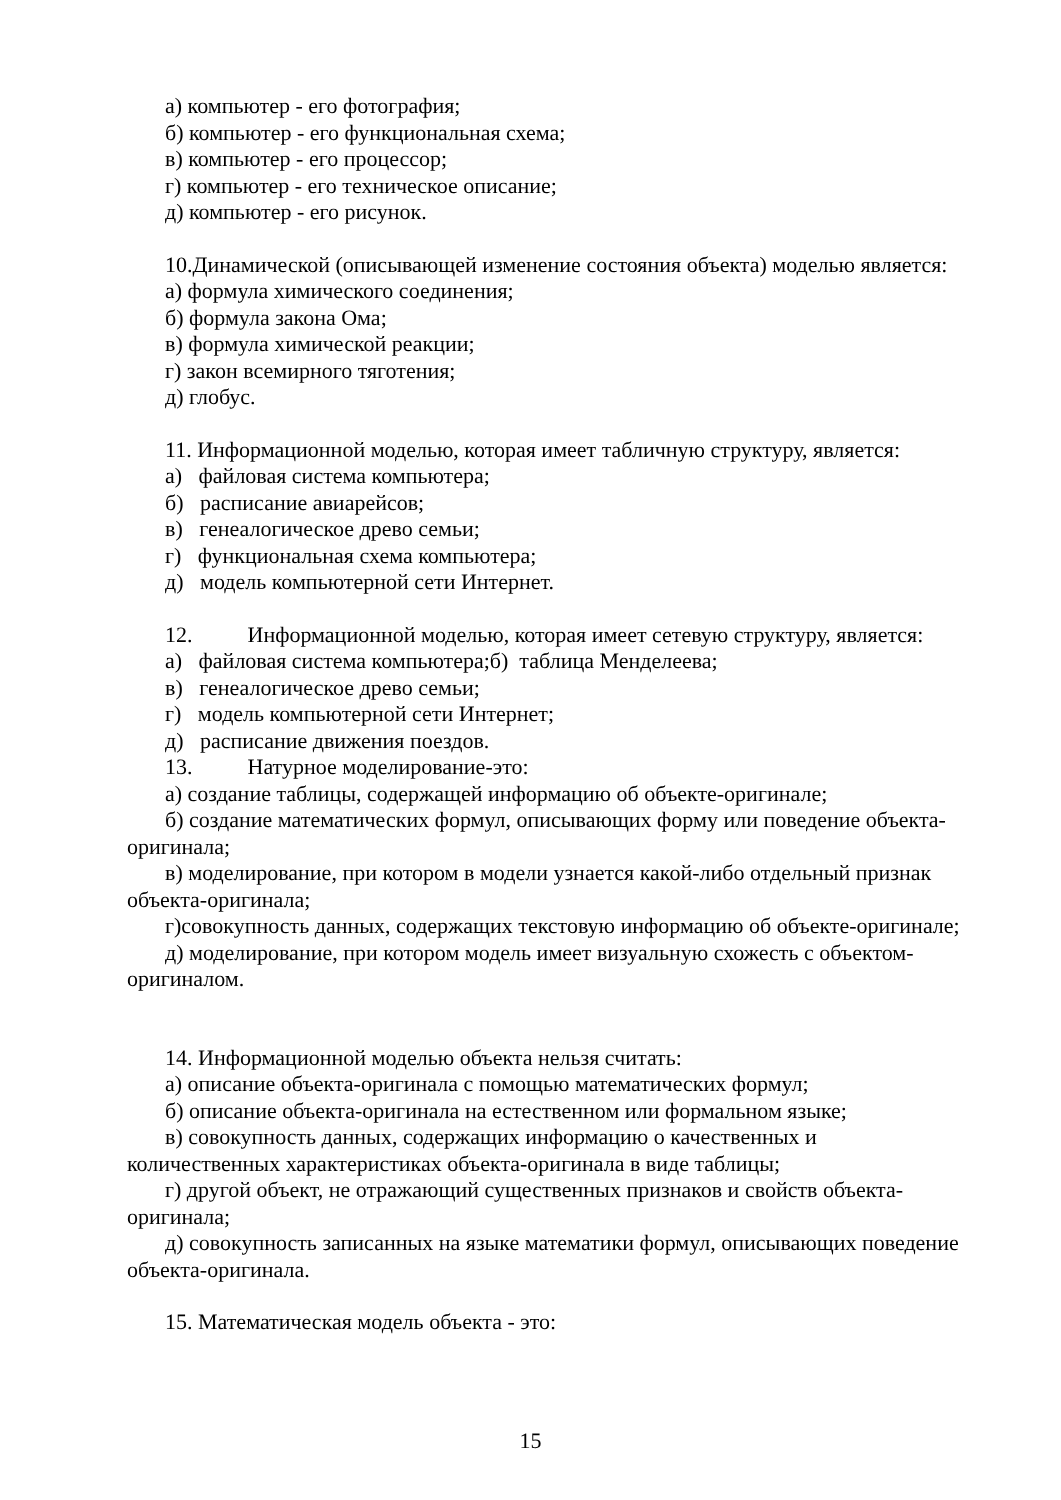а) компьютер - его фотография;
б) компьютер - его функциональная схема;
в) компьютер - его процессор;
г) компьютер - его техническое описание;
д) компьютер - его рисунок.
10.Динамической (описывающей изменение состояния объекта) моделью является:
а) формула химического соединения;
б) формула закона Ома;
в) формула химической реакции;
г) закон всемирного тяготения;
д) глобус.
11. Информационной моделью, которая имеет табличную структуру, является:
а) файловая система компьютера;
б) расписание авиарейсов;
в) генеалогическое древо семьи;
г) функциональная схема компьютера;
д) модель компьютерной сети Интернет.
12. Информационной моделью, которая имеет сетевую структуру, является:
а) файловая система компьютера;б) таблица Менделеева;
в) генеалогическое древо семьи;
г) модель компьютерной сети Интернет;
д) расписание движения поездов.
13. Натурное моделирование-это:
а) создание таблицы, содержащей информацию об объекте-оригинале;
б) создание математических формул, описывающих форму или поведение объекта-оригинала;
в) моделирование, при котором в модели узнается какой-либо отдельный признак объекта-оригинала;
г)совокупность данных, содержащих текстовую информацию об объекте-оригинале;
д) моделирование, при котором модель имеет визуальную схожесть с объектом-оригиналом.
14. Информационной моделью объекта нельзя считать:
а) описание объекта-оригинала с помощью математических формул;
б) описание объекта-оригинала на естественном или формальном языке;
в) совокупность данных, содержащих информацию о качественных и количественных характеристиках объекта-оригинала в виде таблицы;
г) другой объект, не отражающий существенных признаков и свойств объекта-оригинала;
д) совокупность записанных на языке математики формул, описывающих поведение объекта-оригинала.
15. Математическая модель объекта - это:
15